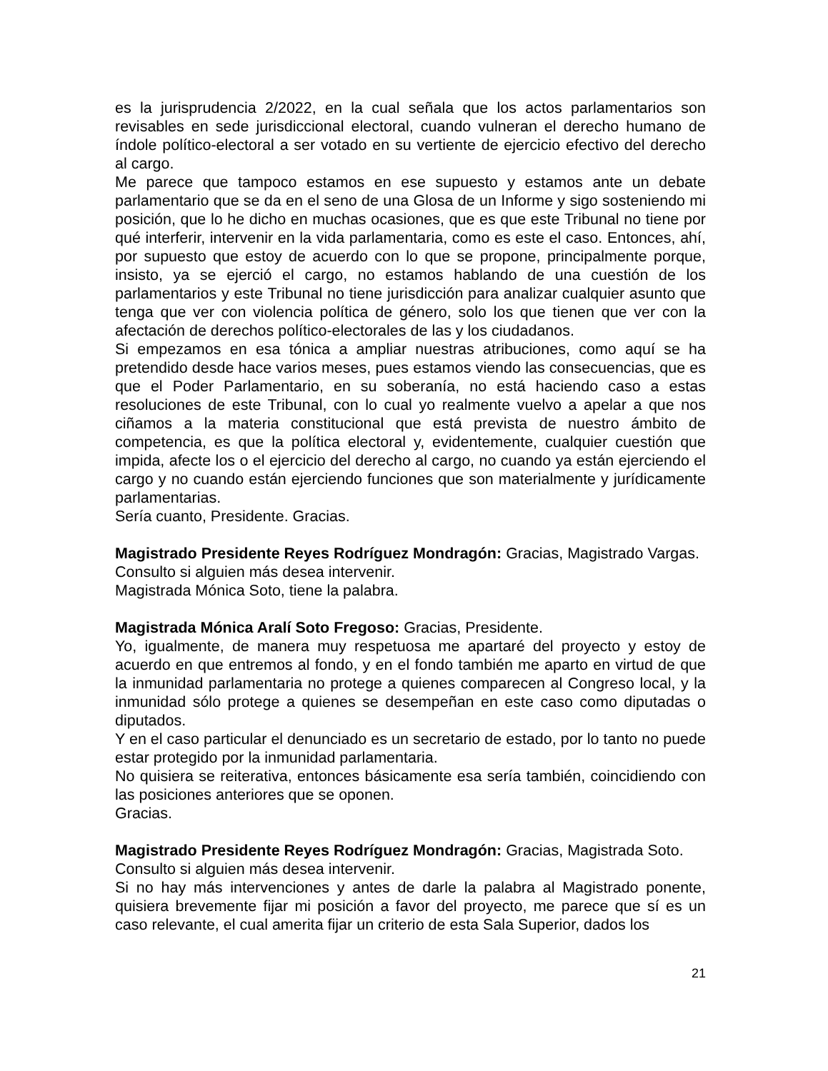es la jurisprudencia 2/2022, en la cual señala que los actos parlamentarios son revisables en sede jurisdiccional electoral, cuando vulneran el derecho humano de índole político-electoral a ser votado en su vertiente de ejercicio efectivo del derecho al cargo.
Me parece que tampoco estamos en ese supuesto y estamos ante un debate parlamentario que se da en el seno de una Glosa de un Informe y sigo sosteniendo mi posición, que lo he dicho en muchas ocasiones, que es que este Tribunal no tiene por qué interferir, intervenir en la vida parlamentaria, como es este el caso. Entonces, ahí, por supuesto que estoy de acuerdo con lo que se propone, principalmente porque, insisto, ya se ejerció el cargo, no estamos hablando de una cuestión de los parlamentarios y este Tribunal no tiene jurisdicción para analizar cualquier asunto que tenga que ver con violencia política de género, solo los que tienen que ver con la afectación de derechos político-electorales de las y los ciudadanos.
Si empezamos en esa tónica a ampliar nuestras atribuciones, como aquí se ha pretendido desde hace varios meses, pues estamos viendo las consecuencias, que es que el Poder Parlamentario, en su soberanía, no está haciendo caso a estas resoluciones de este Tribunal, con lo cual yo realmente vuelvo a apelar a que nos ciñamos a la materia constitucional que está prevista de nuestro ámbito de competencia, es que la política electoral y, evidentemente, cualquier cuestión que impida, afecte los o el ejercicio del derecho al cargo, no cuando ya están ejerciendo el cargo y no cuando están ejerciendo funciones que son materialmente y jurídicamente parlamentarias.
Sería cuanto, Presidente. Gracias.
Magistrado Presidente Reyes Rodríguez Mondragón: Gracias, Magistrado Vargas.
Consulto si alguien más desea intervenir.
Magistrada Mónica Soto, tiene la palabra.
Magistrada Mónica Aralí Soto Fregoso: Gracias, Presidente.
Yo, igualmente, de manera muy respetuosa me apartaré del proyecto y estoy de acuerdo en que entremos al fondo, y en el fondo también me aparto en virtud de que la inmunidad parlamentaria no protege a quienes comparecen al Congreso local, y la inmunidad sólo protege a quienes se desempeñan en este caso como diputadas o diputados.
Y en el caso particular el denunciado es un secretario de estado, por lo tanto no puede estar protegido por la inmunidad parlamentaria.
No quisiera se reiterativa, entonces básicamente esa sería también, coincidiendo con las posiciones anteriores que se oponen.
Gracias.
Magistrado Presidente Reyes Rodríguez Mondragón: Gracias, Magistrada Soto.
Consulto si alguien más desea intervenir.
Si no hay más intervenciones y antes de darle la palabra al Magistrado ponente, quisiera brevemente fijar mi posición a favor del proyecto, me parece que sí es un caso relevante, el cual amerita fijar un criterio de esta Sala Superior, dados los
21